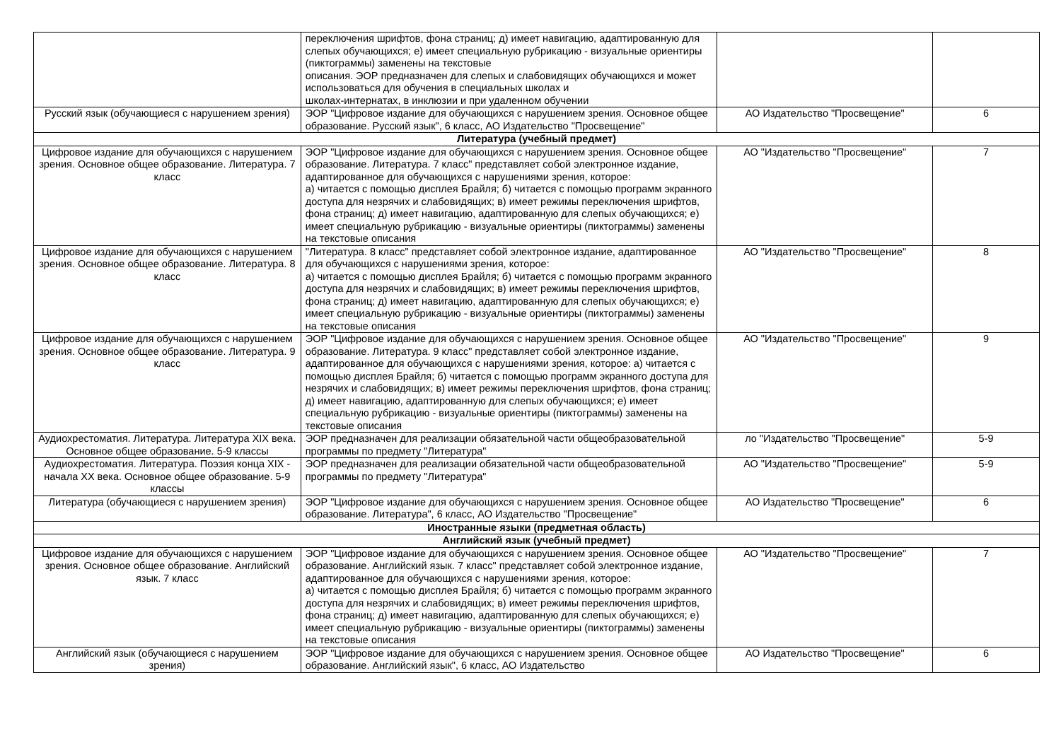| | переключения шрифтов, фона страниц; д) имеет навигацию, адаптированную для слепых обучающихся; е) имеет специальную рубрикацию - визуальные ориентиры (пиктограммы) заменены на текстовые описания. ЭОР предназначен для слепых и слабовидящих обучающихся и может использоваться для обучения в специальных школах и школах-интернатах, в инклюзии и при удаленном обучении | | |
| Русский язык (обучающиеся с нарушением зрения) | ЭОР "Цифровое издание для обучающихся с нарушением зрения. Основное общее образование. Русский язык", 6 класс, АО Издательство "Просвещение" | АО Издательство "Просвещение" | 6 |
| Литература (учебный предмет) | | | |
| Цифровое издание для обучающихся с нарушением зрения. Основное общее образование. Литература. 7 класс | ЭОР "Цифровое издание для обучающихся с нарушением зрения. Основное общее образование. Литература. 7 класс" представляет собой электронное издание, адаптированное для обучающихся с нарушениями зрения, которое: а) читается с помощью дисплея Брайля; б) читается с помощью программ экранного доступа для незрячих и слабовидящих; в) имеет режимы переключения шрифтов, фона страниц; д) имеет навигацию, адаптированную для слепых обучающихся; е) имеет специальную рубрикацию - визуальные ориентиры (пиктограммы) заменены на текстовые описания | АО "Издательство "Просвещение" | 7 |
| Цифровое издание для обучающихся с нарушением зрения. Основное общее образование. Литература. 8 класс | "Литература. 8 класс" представляет собой электронное издание, адаптированное для обучающихся с нарушениями зрения, которое: а) читается с помощью дисплея Брайля; б) читается с помощью программ экранного доступа для незрячих и слабовидящих; в) имеет режимы переключения шрифтов, фона страниц; д) имеет навигацию, адаптированную для слепых обучающихся; е) имеет специальную рубрикацию - визуальные ориентиры (пиктограммы) заменены на текстовые описания | АО "Издательство "Просвещение" | 8 |
| Цифровое издание для обучающихся с нарушением зрения. Основное общее образование. Литература. 9 класс | ЭОР "Цифровое издание для обучающихся с нарушением зрения. Основное общее образование. Литература. 9 класс" представляет собой электронное издание, адаптированное для обучающихся с нарушениями зрения, которое: а) читается с помощью дисплея Брайля; б) читается с помощью программ экранного доступа для незрячих и слабовидящих; в) имеет режимы переключения шрифтов, фона страниц; д) имеет навигацию, адаптированную для слепых обучающихся; е) имеет специальную рубрикацию - визуальные ориентиры (пиктограммы) заменены на текстовые описания | АО "Издательство "Просвещение" | 9 |
| Аудиохрестоматия. Литература. Литература XIX века. Основное общее образование. 5-9 классы | ЭОР предназначен для реализации обязательной части общеобразовательной программы по предмету "Литература" | ло "Издательство "Просвещение" | 5-9 |
| Аудиохрестоматия. Литература. Поэзия конца XIX - начала XX века. Основное общее образование. 5-9 классы | ЭОР предназначен для реализации обязательной части общеобразовательной программы по предмету "Литература" | АО "Издательство "Просвещение" | 5-9 |
| Литература (обучающиеся с нарушением зрения) | ЭОР "Цифровое издание для обучающихся с нарушением зрения. Основное общее образование. Литература", 6 класс, АО Издательство "Просвещение" | АО Издательство "Просвещение" | 6 |
| Иностранные языки (предметная область) | | | |
| Английский язык (учебный предмет) | | | |
| Цифровое издание для обучающихся с нарушением зрения. Основное общее образование. Английский язык. 7 класс | ЭОР "Цифровое издание для обучающихся с нарушением зрения. Основное общее образование. Английский язык. 7 класс" представляет собой электронное издание, адаптированное для обучающихся с нарушениями зрения, которое: а) читается с помощью дисплея Брайля; б) читается с помощью программ экранного доступа для незрячих и слабовидящих; в) имеет режимы переключения шрифтов, фона страниц; д) имеет навигацию, адаптированную для слепых обучающихся; е) имеет специальную рубрикацию - визуальные ориентиры (пиктограммы) заменены на текстовые описания | АО "Издательство "Просвещение" | 7 |
| Английский язык (обучающиеся с нарушением зрения) | ЭОР "Цифровое издание для обучающихся с нарушением зрения. Основное общее образование. Английский язык", 6 класс, АО Издательство | АО Издательство "Просвещение" | 6 |